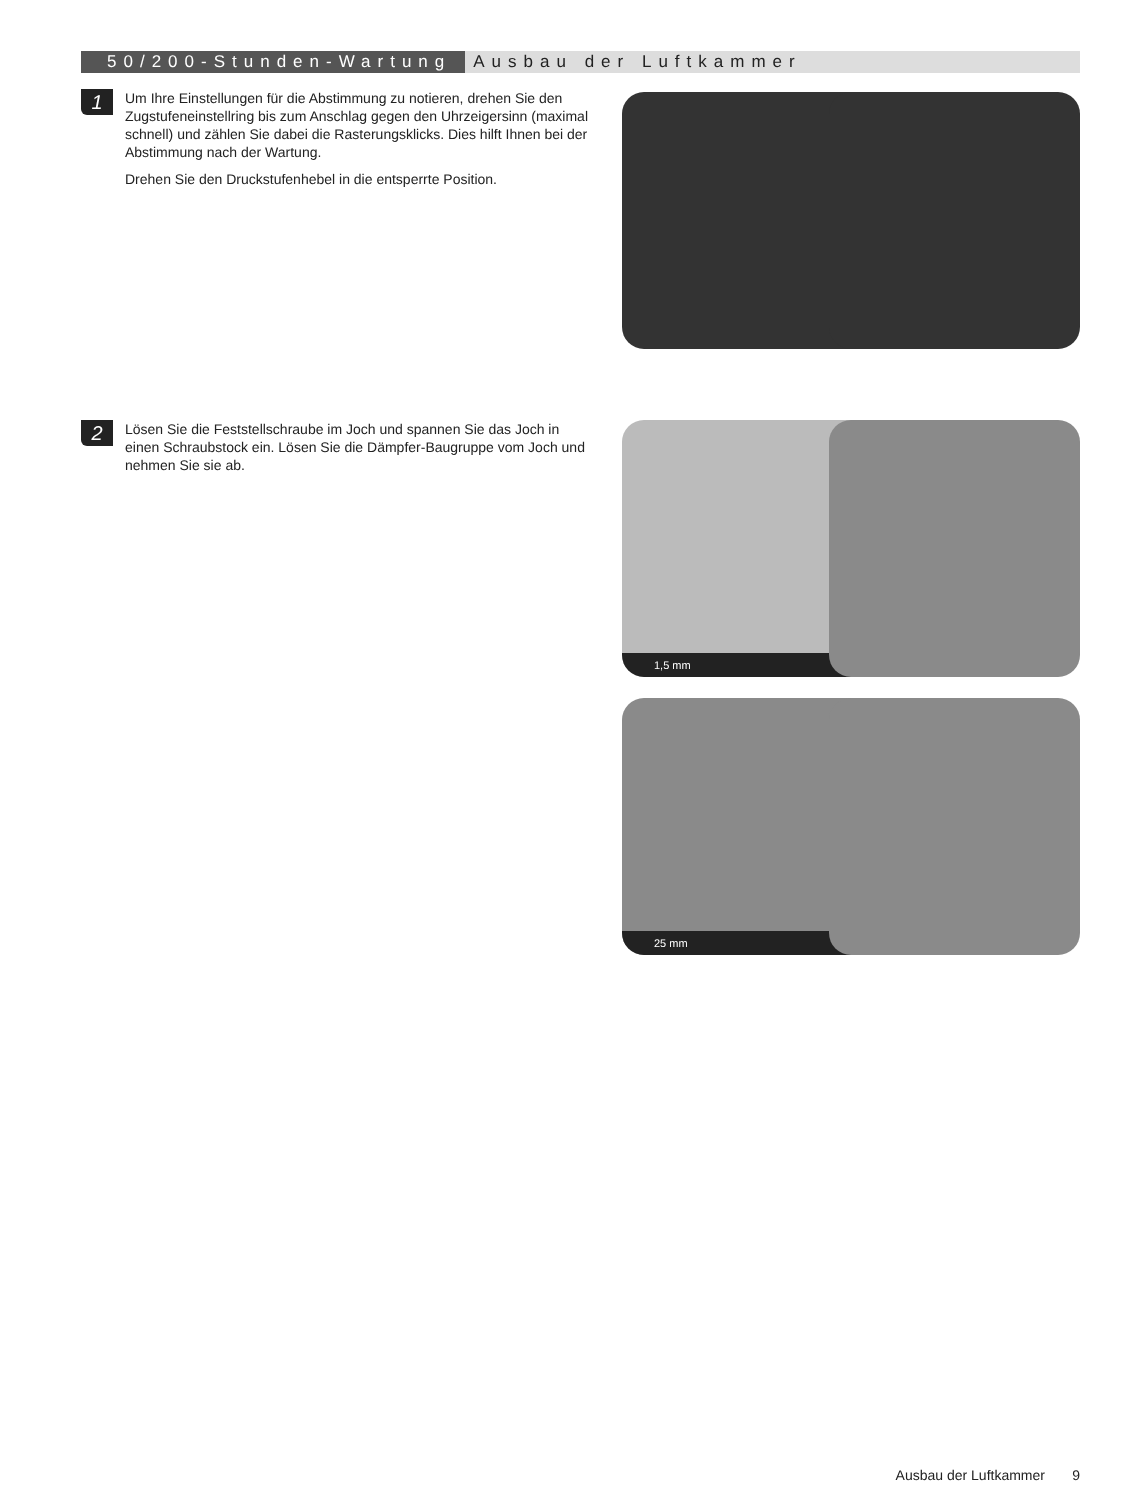50/200-Stunden-Wartung Ausbau der Luftkammer
1
Um Ihre Einstellungen für die Abstimmung zu notieren, drehen Sie den Zugstufeneinstellring bis zum Anschlag gegen den Uhrzeigersinn (maximal schnell) und zählen Sie dabei die Rasterungsklicks. Dies hilft Ihnen bei der Abstimmung nach der Wartung.
Drehen Sie den Druckstufenhebel in die entsperrte Position.
2
Lösen Sie die Feststellschraube im Joch und spannen Sie das Joch in einen Schraubstock ein. Lösen Sie die Dämpfer-Baugruppe vom Joch und nehmen Sie sie ab.
1,5 mm
25 mm
Ausbau der Luftkammer 9